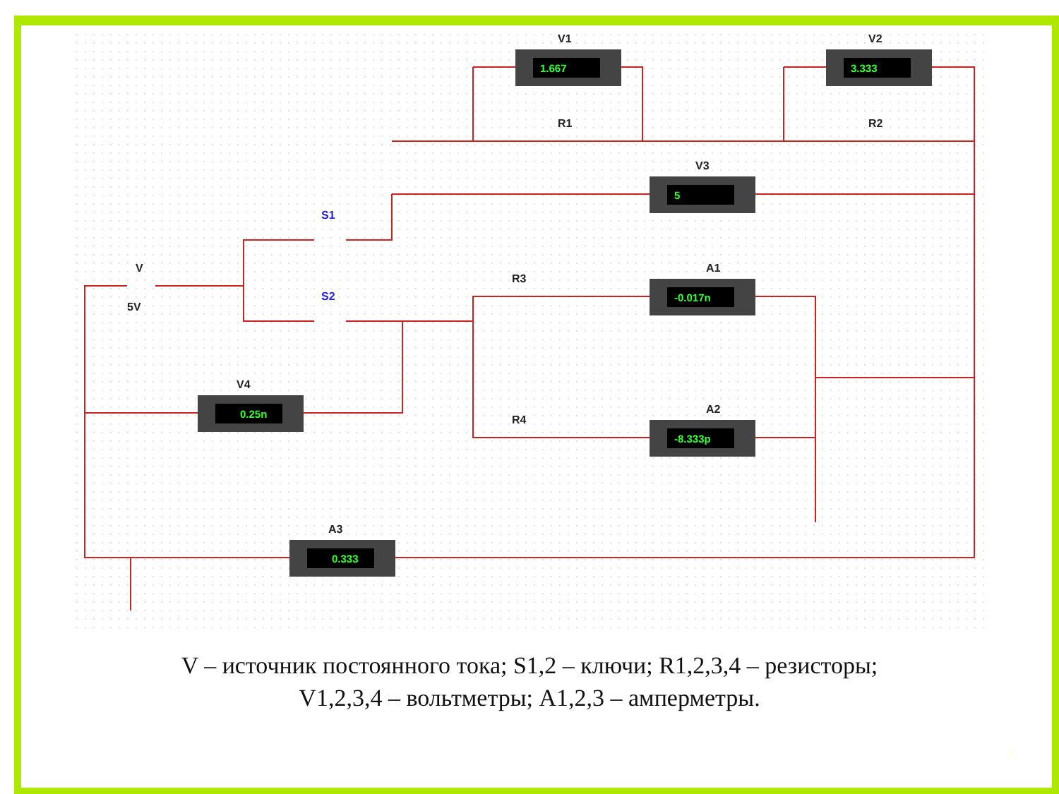1.667
3.333
5
-0.017n
-8.333p
0.25n
0.333
V1
V2
V3
A1
A2
V4
A3
R1
R2
R3
R4
V
5V
S1
S2
V – источник постоянного тока; S1,2 – ключи; R1,2,3,4 – резисторы;
V1,2,3,4 – вольтметры; A1,2,3 – амперметры.
8